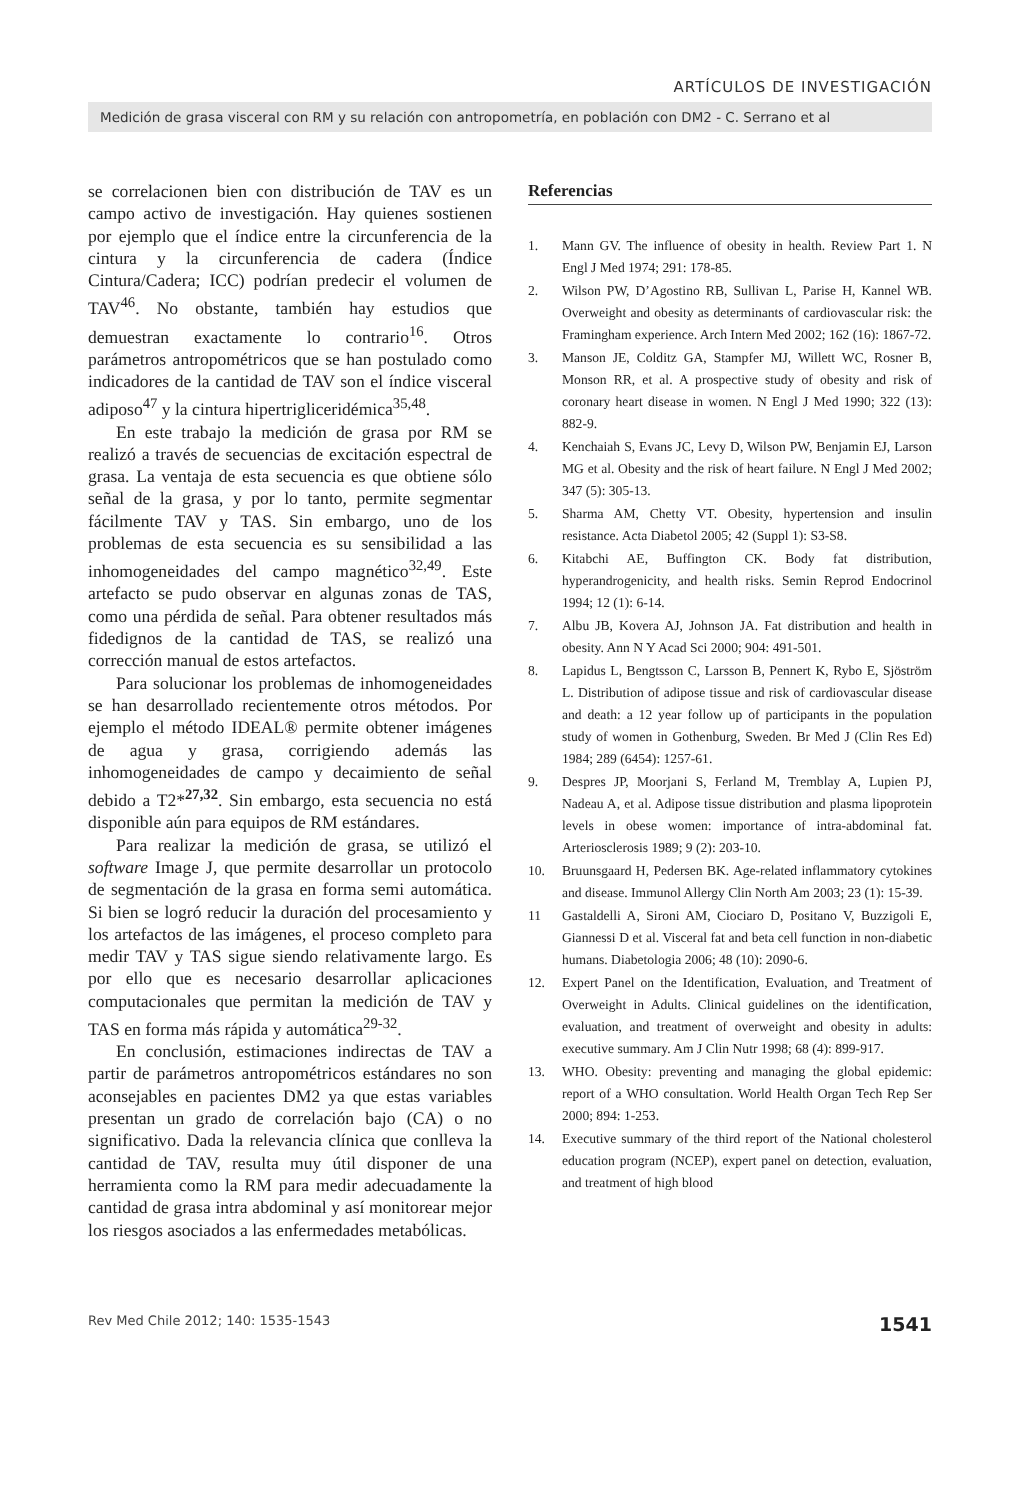ARTÍCULOS DE INVESTIGACIÓN
Medición de grasa visceral con RM y su relación con antropometría, en población con DM2 - C. Serrano et al
se correlacionen bien con distribución de TAV es un campo activo de investigación. Hay quienes sostienen por ejemplo que el índice entre la circunferencia de la cintura y la circunferencia de cadera (Índice Cintura/Cadera; ICC) podrían predecir el volumen de TAV<sup>46</sup>. No obstante, también hay estudios que demuestran exactamente lo contrario<sup>16</sup>. Otros parámetros antropométricos que se han postulado como indicadores de la cantidad de TAV son el índice visceral adiposo<sup>47</sup> y la cintura hipertrigliceridémica<sup>35,48</sup>.
En este trabajo la medición de grasa por RM se realizó a través de secuencias de excitación espectral de grasa. La ventaja de esta secuencia es que obtiene sólo señal de la grasa, y por lo tanto, permite segmentar fácilmente TAV y TAS. Sin embargo, uno de los problemas de esta secuencia es su sensibilidad a las inhomogeneidades del campo magnético<sup>32,49</sup>. Este artefacto se pudo observar en algunas zonas de TAS, como una pérdida de señal. Para obtener resultados más fidedignos de la cantidad de TAS, se realizó una corrección manual de estos artefactos.
Para solucionar los problemas de inhomogeneidades se han desarrollado recientemente otros métodos. Por ejemplo el método IDEAL® permite obtener imágenes de agua y grasa, corrigiendo además las inhomogeneidades de campo y decaimiento de señal debido a T2*<sup>27,32</sup>. Sin embargo, esta secuencia no está disponible aún para equipos de RM estándares.
Para realizar la medición de grasa, se utilizó el software Image J, que permite desarrollar un protocolo de segmentación de la grasa en forma semi automática. Si bien se logró reducir la duración del procesamiento y los artefactos de las imágenes, el proceso completo para medir TAV y TAS sigue siendo relativamente largo. Es por ello que es necesario desarrollar aplicaciones computacionales que permitan la medición de TAV y TAS en forma más rápida y automática<sup>29-32</sup>.
En conclusión, estimaciones indirectas de TAV a partir de parámetros antropométricos estándares no son aconsejables en pacientes DM2 ya que estas variables presentan un grado de correlación bajo (CA) o no significativo. Dada la relevancia clínica que conlleva la cantidad de TAV, resulta muy útil disponer de una herramienta como la RM para medir adecuadamente la cantidad de grasa intra abdominal y así monitorear mejor los riesgos asociados a las enfermedades metabólicas.
Referencias
1. Mann GV. The influence of obesity in health. Review Part 1. N Engl J Med 1974; 291: 178-85.
2. Wilson PW, D’Agostino RB, Sullivan L, Parise H, Kannel WB. Overweight and obesity as determinants of cardiovascular risk: the Framingham experience. Arch Intern Med 2002; 162 (16): 1867-72.
3. Manson JE, Colditz GA, Stampfer MJ, Willett WC, Rosner B, Monson RR, et al. A prospective study of obesity and risk of coronary heart disease in women. N Engl J Med 1990; 322 (13): 882-9.
4. Kenchaiah S, Evans JC, Levy D, Wilson PW, Benjamin EJ, Larson MG et al. Obesity and the risk of heart failure. N Engl J Med 2002; 347 (5): 305-13.
5. Sharma AM, Chetty VT. Obesity, hypertension and insulin resistance. Acta Diabetol 2005; 42 (Suppl 1): S3-S8.
6. Kitabchi AE, Buffington CK. Body fat distribution, hyperandrogenicity, and health risks. Semin Reprod Endocrinol 1994; 12 (1): 6-14.
7. Albu JB, Kovera AJ, Johnson JA. Fat distribution and health in obesity. Ann N Y Acad Sci 2000; 904: 491-501.
8. Lapidus L, Bengtsson C, Larsson B, Pennert K, Rybo E, Sjöström L. Distribution of adipose tissue and risk of cardiovascular disease and death: a 12 year follow up of participants in the population study of women in Gothenburg, Sweden. Br Med J (Clin Res Ed) 1984; 289 (6454): 1257-61.
9. Despres JP, Moorjani S, Ferland M, Tremblay A, Lupien PJ, Nadeau A, et al. Adipose tissue distribution and plasma lipoprotein levels in obese women: importance of intra-abdominal fat. Arteriosclerosis 1989; 9 (2): 203-10.
10. Bruunsgaard H, Pedersen BK. Age-related inflammatory cytokines and disease. Immunol Allergy Clin North Am 2003; 23 (1): 15-39.
11 Gastaldelli A, Sironi AM, Ciociaro D, Positano V, Buzzigoli E, Giannessi D et al. Visceral fat and beta cell function in non-diabetic humans. Diabetologia 2006; 48 (10): 2090-6.
12. Expert Panel on the Identification, Evaluation, and Treatment of Overweight in Adults. Clinical guidelines on the identification, evaluation, and treatment of overweight and obesity in adults: executive summary. Am J Clin Nutr 1998; 68 (4): 899-917.
13. WHO. Obesity: preventing and managing the global epidemic: report of a WHO consultation. World Health Organ Tech Rep Ser 2000; 894: 1-253.
14. Executive summary of the third report of the National cholesterol education program (NCEP), expert panel on detection, evaluation, and treatment of high blood
Rev Med Chile 2012; 140: 1535-1543 1541